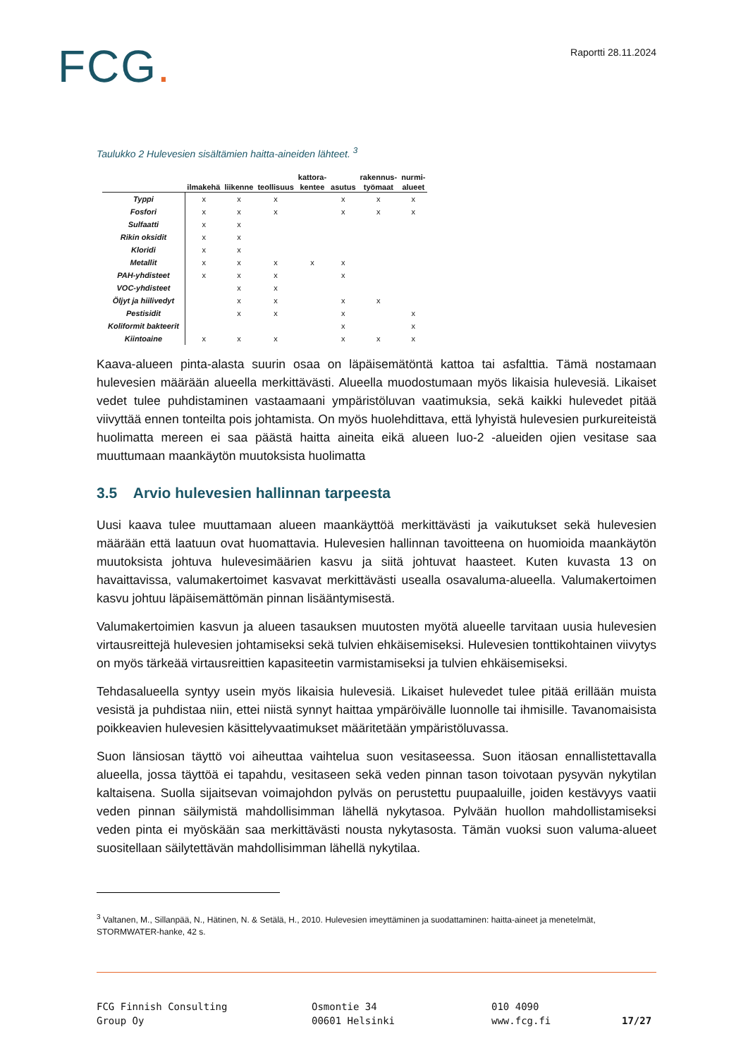FCG.
Raportti 28.11.2024
Taulukko 2 Hulevesien sisältämien haitta-aineiden lähteet. <sup>3</sup>
| | | | | kattora- | | rakennus- | nurmi- |
| --- | --- | --- | --- | --- | --- | --- | --- |
| | ilmakehä | liikenne | teollisuus | kentee | asutus | työmaat | alueet |
| Typpi | x | x | x | | x | x | x |
| Fosfori | x | x | x | | x | x | x |
| Sulfaatti | x | x | | | | | |
| Rikin oksidit | x | x | | | | | |
| Kloridi | x | x | | | | | |
| Metallit | x | x | x | x | x | | |
| PAH-yhdisteet | x | x | x | | x | | |
| VOC-yhdisteet | | x | x | | | | |
| Öljyt ja hiilivedyt | | x | x | | x | x | |
| Pestisidit | | x | x | | x | | x |
| Koliformit bakteerit | | | | | x | | x |
| Kiintoaine | x | x | x | | x | x | x |
Kaava-alueen pinta-alasta suurin osaa on läpäisemätöntä kattoa tai asfalttia. Tämä nostamaan hulevesien määrään alueella merkittävästi. Alueella muodostumaan myös likaisia hulevesiä. Likaiset vedet tulee puhdistaminen vastaamaani ympäristöluvan vaatimuksia, sekä kaikki hulevedet pitää viivyttää ennen tonteilta pois johtamista. On myös huolehdittava, että lyhyistä hulevesien purkureiteistä huolimatta mereen ei saa päästä haitta aineita eikä alueen luo-2 -alueiden ojien vesitase saa muuttumaan maankäytön muutoksista huolimatta
3.5 Arvio hulevesien hallinnan tarpeesta
Uusi kaava tulee muuttamaan alueen maankäyttöä merkittävästi ja vaikutukset sekä hulevesien määrään että laatuun ovat huomattavia. Hulevesien hallinnan tavoitteena on huomioida maankäytön muutoksista johtuva hulevesimäärien kasvu ja siitä johtuvat haasteet. Kuten kuvasta 13 on havaittavissa, valumakertoimet kasvavat merkittävästi usealla osavaluma-alueella. Valumakertoimen kasvu johtuu läpäisemättömän pinnan lisääntymisestä.
Valumakertoimien kasvun ja alueen tasauksen muutosten myötä alueelle tarvitaan uusia hulevesien virtausreittejä hulevesien johtamiseksi sekä tulvien ehkäisemiseksi. Hulevesien tonttikohtainen viivytys on myös tärkeää virtausreittien kapasiteetin varmistamiseksi ja tulvien ehkäisemiseksi.
Tehdasalueella syntyy usein myös likaisia hulevesiä. Likaiset hulevedet tulee pitää erillään muista vesistä ja puhdistaa niin, ettei niistä synnyt haittaa ympäröivälle luonnolle tai ihmisille. Tavanomaisista poikkeavien hulevesien käsittelyvaatimukset määritetään ympäristöluvassa.
Suon länsiosan täyttö voi aiheuttaa vaihtelua suon vesitaseessa. Suon itäosan ennallistettavalla alueella, jossa täyttöä ei tapahdu, vesitaseen sekä veden pinnan tason toivotaan pysyvän nykytilan kaltaisena. Suolla sijaitsevan voimajohdon pylväs on perustettu puupaaluille, joiden kestävyys vaatii veden pinnan säilymistä mahdollisimman lähellä nykytasoa. Pylvään huollon mahdollistamiseksi veden pinta ei myöskään saa merkittävästi nousta nykytasosta. Tämän vuoksi suon valuma-alueet suositellaan säilytettävän mahdollisimman lähellä nykytilaa.
<sup>3</sup> Valtanen, M., Sillanpää, N., Hätinen, N. & Setälä, H., 2010. Hulevesien imeyttäminen ja suodattaminen: haitta-aineet ja menetelmät, STORMWATER-hanke, 42 s.
FCG Finnish Consulting
Group Oy
Osmontie 34
00601 Helsinki
010 4090
www.fcg.fi
17/27